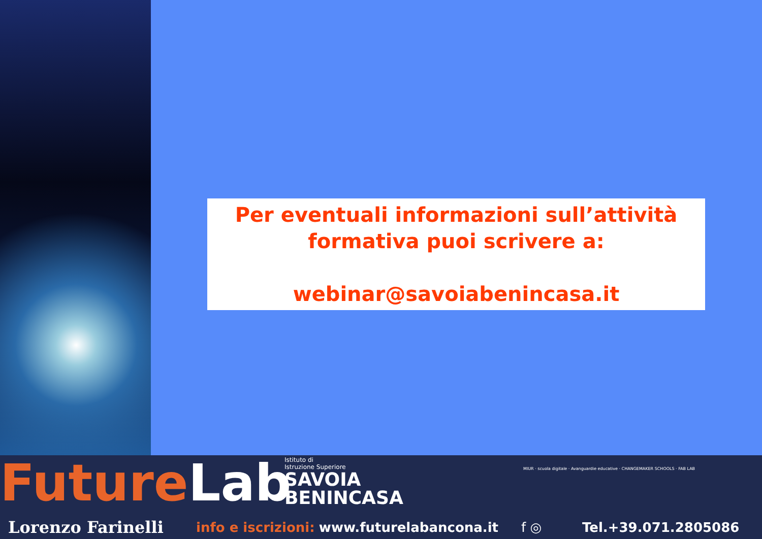Per eventuali informazioni sull’attività formativa puoi scrivere a:
webinar@savoiabenincasa.it
FutureLab
Istituto di
Istruzione Superiore
SAVOIA
BENINCASA
MIUR · scuola digitale · Avanguardie educative · CHANGEMAKER SCHOOLS · FAB LAB
Lorenzo Farinelli
info e iscrizioni: www.futurelabancona.it f ◎ Tel.+39.071.2805086